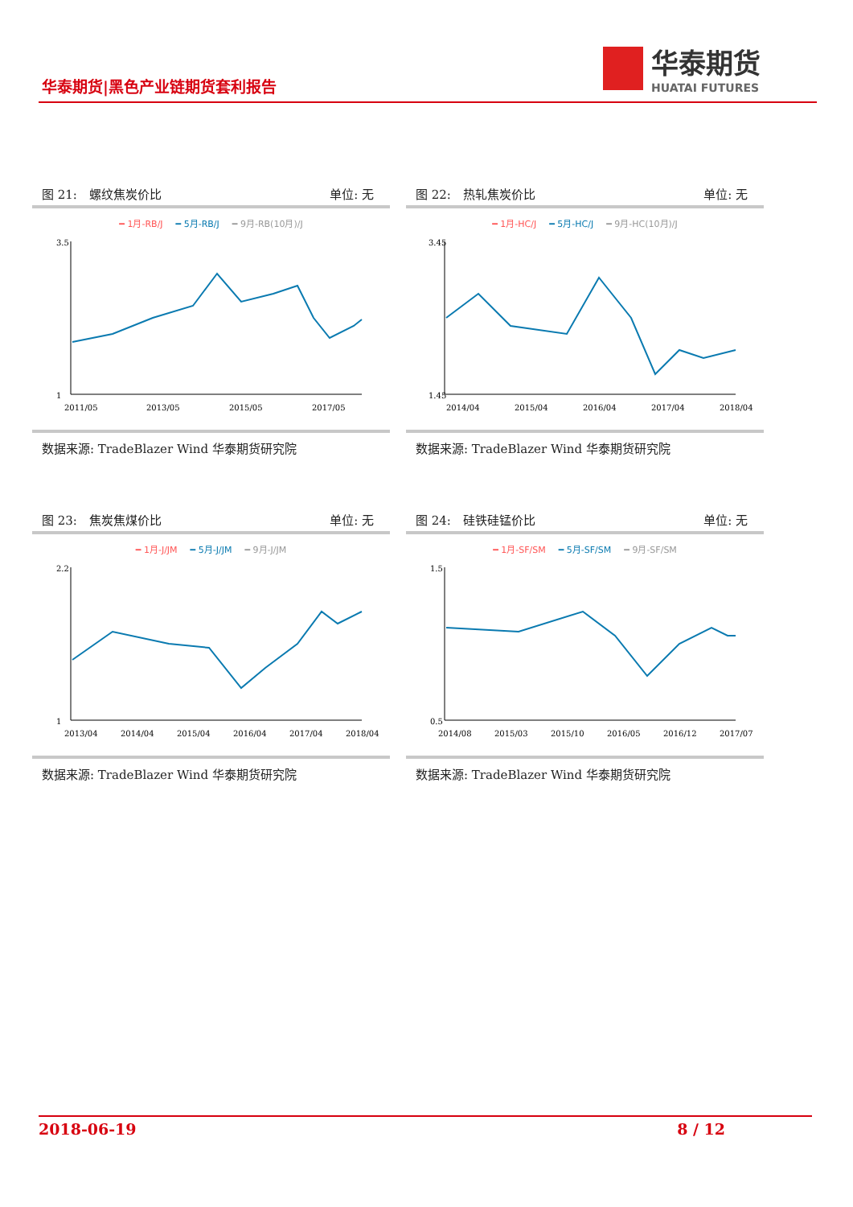华泰期货|黑色产业链期货套利报告
华泰期货
HUATAI FUTURES
图 21:　螺纹焦炭价比 单位: 无
━ 1月-RB/J ━ 5月-RB/J ━ 9月-RB(10月)/J
3.5
1
2011/05
2013/05
2015/05
2017/05
数据来源: TradeBlazer Wind 华泰期货研究院
图 22:　热轧焦炭价比 单位: 无
━ 1月-HC/J ━ 5月-HC/J ━ 9月-HC(10月)/J
3.45
1.45
2014/04
2015/04
2016/04
2017/04
2018/04
数据来源: TradeBlazer Wind 华泰期货研究院
图 23:　焦炭焦煤价比 单位: 无
━ 1月-J/JM ━ 5月-J/JM ━ 9月-J/JM
2.2
1
2013/04
2014/04
2015/04
2016/04
2017/04
2018/04
数据来源: TradeBlazer Wind 华泰期货研究院
图 24:　硅铁硅锰价比 单位: 无
━ 1月-SF/SM ━ 5月-SF/SM ━ 9月-SF/SM
1.5
0.5
2014/08
2015/03
2015/10
2016/05
2016/12
2017/07
数据来源: TradeBlazer Wind 华泰期货研究院
2018-06-19 8 / 12